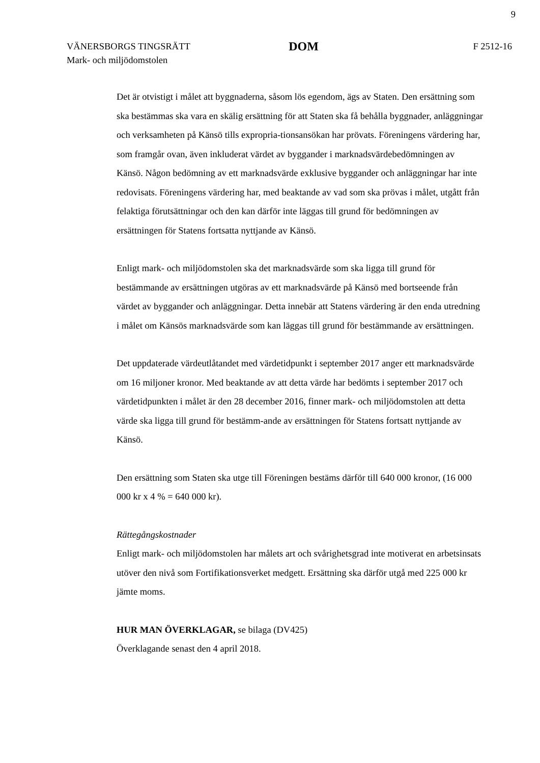9
VÄNERSBORGS TINGSRÄTT
Mark- och miljödomstolen
DOM
F 2512-16
Det är otvistigt i målet att byggnaderna, såsom lös egendom, ägs av Staten. Den ersättning som ska bestämmas ska vara en skälig ersättning för att Staten ska få behålla byggnader, anläggningar och verksamheten på Känsö tills expropria-tionsansökan har prövats. Föreningens värdering har, som framgår ovan, även inkluderat värdet av byggander i marknadsvärdebedömningen av Känsö. Någon bedömning av ett marknadsvärde exklusive byggander och anläggningar har inte redovisats. Föreningens värdering har, med beaktande av vad som ska prövas i målet, utgått från felaktiga förutsättningar och den kan därför inte läggas till grund för bedömningen av ersättningen för Statens fortsatta nyttjande av Känsö.
Enligt mark- och miljödomstolen ska det marknadsvärde som ska ligga till grund för bestämmande av ersättningen utgöras av ett marknadsvärde på Känsö med bortseende från värdet av byggander och anläggningar. Detta innebär att Statens värdering är den enda utredning i målet om Känsös marknadsvärde som kan läggas till grund för bestämmande av ersättningen.
Det uppdaterade värdeutlåtandet med värdetidpunkt i september 2017 anger ett marknadsvärde om 16 miljoner kronor. Med beaktande av att detta värde har bedömts i september 2017 och värdetidpunkten i målet är den 28 december 2016, finner mark- och miljödomstolen att detta värde ska ligga till grund för bestämm-ande av ersättningen för Statens fortsatt nyttjande av Känsö.
Den ersättning som Staten ska utge till Föreningen bestäms därför till 640 000 kronor, (16 000 000 kr x 4 % = 640 000 kr).
Rättegångskostnader
Enligt mark- och miljödomstolen har målets art och svårighetsgrad inte motiverat en arbetsinsats utöver den nivå som Fortifikationsverket medgett. Ersättning ska därför utgå med 225 000 kr jämte moms.
HUR MAN ÖVERKLAGAR, se bilaga (DV425)
Överklagande senast den 4 april 2018.